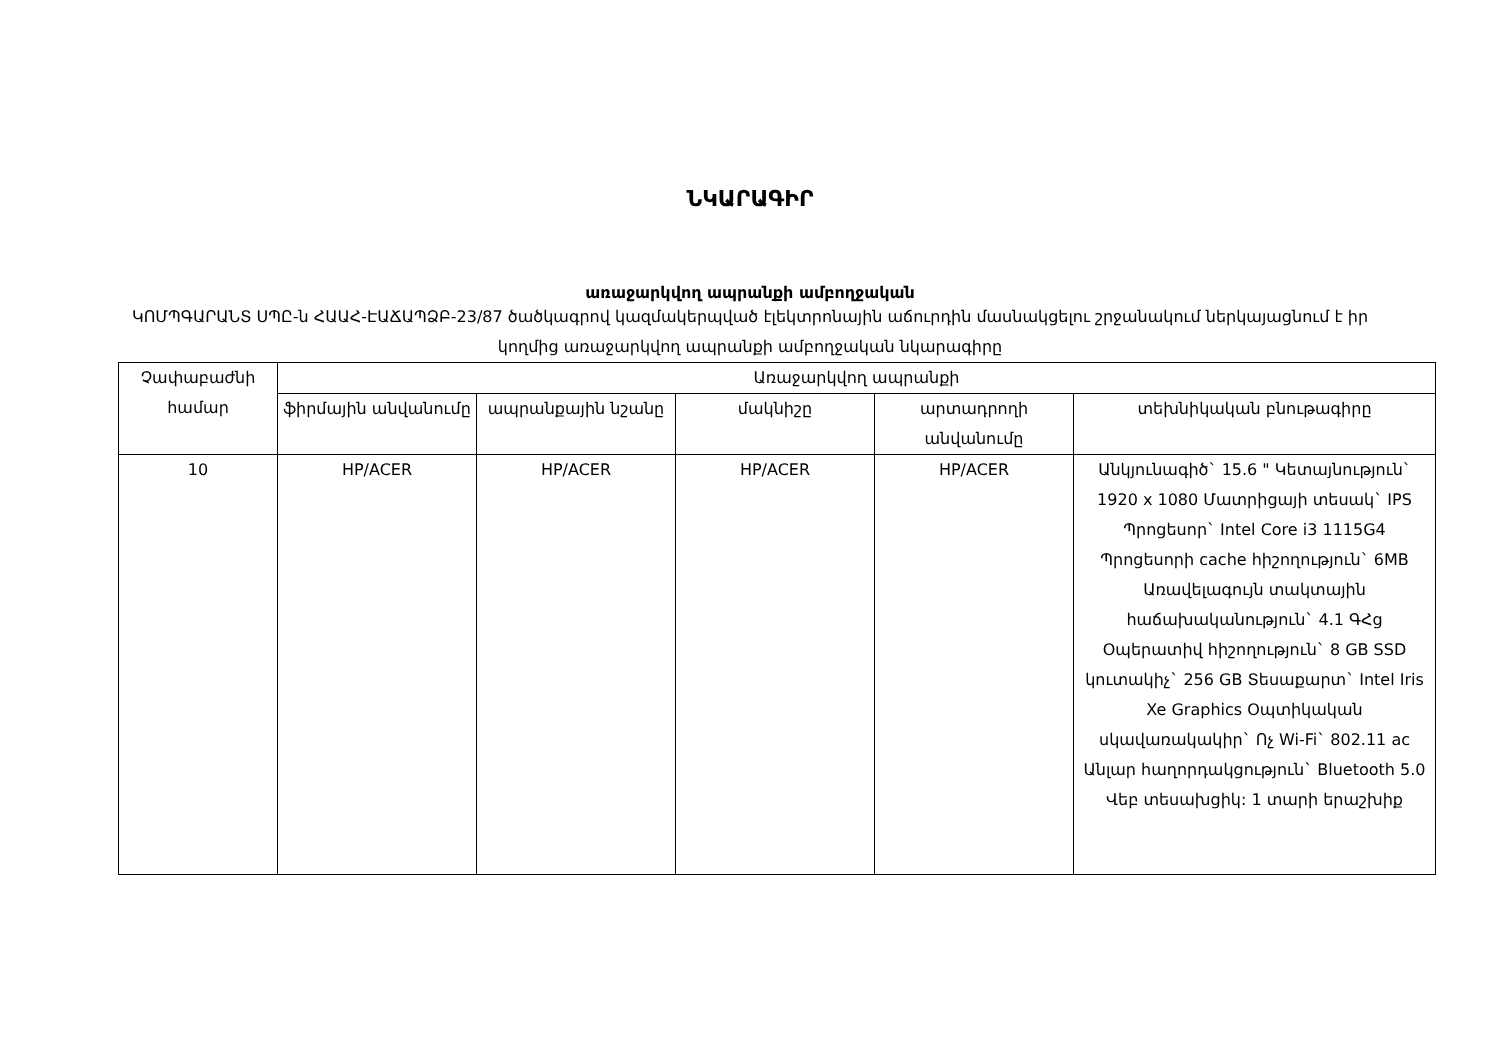ՆԿԱՐԱԳԻՐ
առաջարկվող ապրանքի ամբողջական
ԿՈՄՊԳԱՐԱՆՏ ՍՊԸ-ն ՀԱԱՀ-ԷԱՃԱՊՁԲ-23/87 ծածկագրով կազմակերպված էլեկտրոնային աճուրդին մասնակցելու շրջանակում ներկայացնում է իր կողմից առաջարկվող ապրանքի ամբողջական նկարագիրը
| Չափաբաժնի համար | Առաջարկվող ապրանքի | | | | |
| --- | --- | --- | --- | --- | --- |
| | ֆիրմային անվանումը | ապրանքային նշանը | մակնիշը | արտադրողի անվանումը | տեխնիկական բնութագիրը |
| 10 | HP/ACER | HP/ACER | HP/ACER | HP/ACER | Անկյունագիծ` 15.6 " Կետայնություն` 1920 x 1080 Մատրիցայի տեսակ` IPS Պրոցեսոր` Intel Core i3 1115G4 Պրոցեսորի cache հիշողություն` 6MB Առավելագույն տակտային հաճախականություն` 4.1 ԳՀց Օպերատիվ հիշողություն` 8 GB SSD կուտակիչ` 256 GB Տեսաքարտ` Intel Iris Xe Graphics Օպտիկական սկավառակակիր` Ոչ Wi-Fi` 802.11 ac Անլար հաղորդակցություն` Bluetooth 5.0 Վեբ տեսախցիկ: 1 տարի երաշխիք |